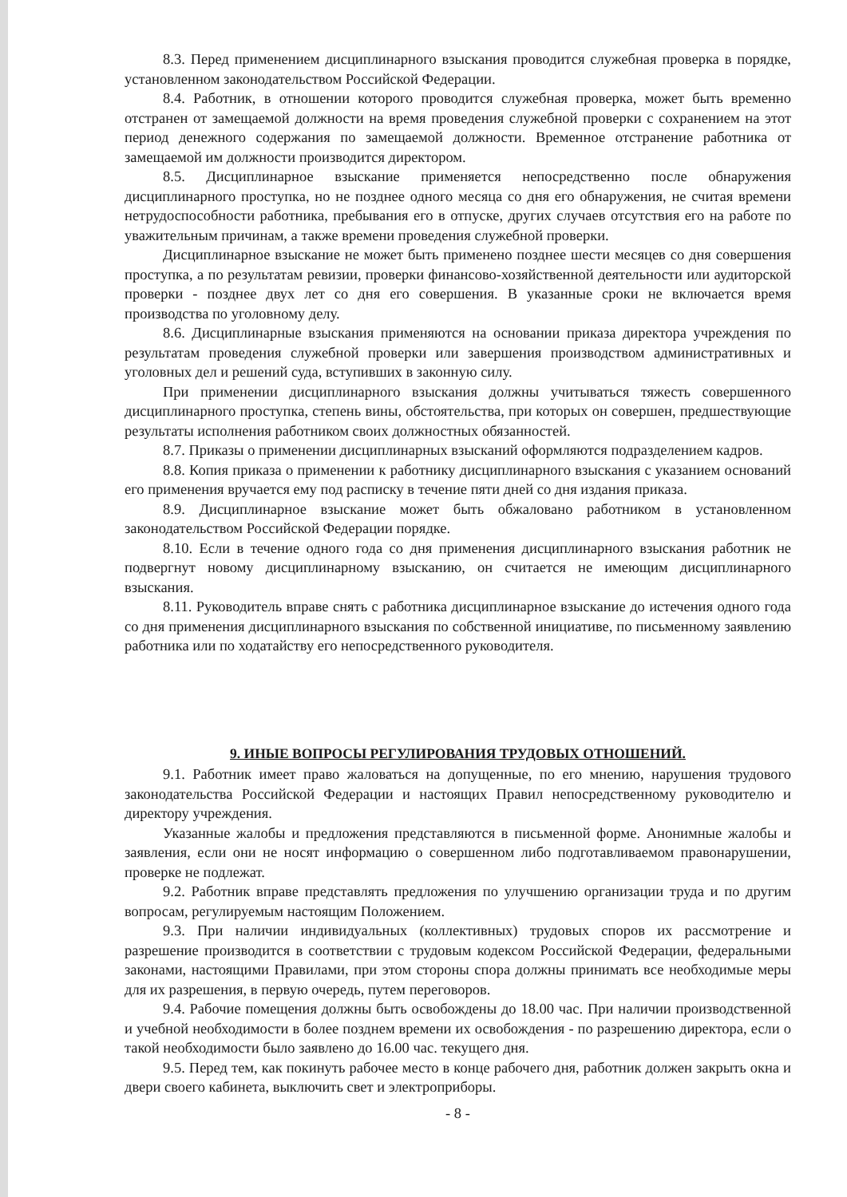8.3. Перед применением дисциплинарного взыскания проводится служебная проверка в порядке, установленном законодательством Российской Федерации.
8.4. Работник, в отношении которого проводится служебная проверка, может быть временно отстранен от замещаемой должности на время проведения служебной проверки с сохранением на этот период денежного содержания по замещаемой должности. Временное отстранение работника от замещаемой им должности производится директором.
8.5. Дисциплинарное взыскание применяется непосредственно после обнаружения дисциплинарного проступка, но не позднее одного месяца со дня его обнаружения, не считая времени нетрудоспособности работника, пребывания его в отпуске, других случаев отсутствия его на работе по уважительным причинам, а также времени проведения служебной проверки.
Дисциплинарное взыскание не может быть применено позднее шести месяцев со дня совершения проступка, а по результатам ревизии, проверки финансово-хозяйственной деятельности или аудиторской проверки - позднее двух лет со дня его совершения. В указанные сроки не включается время производства по уголовному делу.
8.6. Дисциплинарные взыскания применяются на основании приказа директора учреждения по результатам проведения служебной проверки или завершения производством административных и уголовных дел и решений суда, вступивших в законную силу.
При применении дисциплинарного взыскания должны учитываться тяжесть совершенного дисциплинарного проступка, степень вины, обстоятельства, при которых он совершен, предшествующие результаты исполнения работником своих должностных обязанностей.
8.7. Приказы о применении дисциплинарных взысканий оформляются подразделением кадров.
8.8. Копия приказа о применении к работнику дисциплинарного взыскания с указанием оснований его применения вручается ему под расписку в течение пяти дней со дня издания приказа.
8.9. Дисциплинарное взыскание может быть обжаловано работником в установленном законодательством Российской Федерации порядке.
8.10. Если в течение одного года со дня применения дисциплинарного взыскания работник не подвергнут новому дисциплинарному взысканию, он считается не имеющим дисциплинарного взыскания.
8.11. Руководитель вправе снять с работника дисциплинарное взыскание до истечения одного года со дня применения дисциплинарного взыскания по собственной инициативе, по письменному заявлению работника или по ходатайству его непосредственного руководителя.
9. ИНЫЕ ВОПРОСЫ РЕГУЛИРОВАНИЯ ТРУДОВЫХ ОТНОШЕНИЙ.
9.1. Работник имеет право жаловаться на допущенные, по его мнению, нарушения трудового законодательства Российской Федерации и настоящих Правил непосредственному руководителю и директору учреждения.
Указанные жалобы и предложения представляются в письменной форме. Анонимные жалобы и заявления, если они не носят информацию о совершенном либо подготавливаемом правонарушении, проверке не подлежат.
9.2. Работник вправе представлять предложения по улучшению организации труда и по другим вопросам, регулируемым настоящим Положением.
9.3. При наличии индивидуальных (коллективных) трудовых споров их рассмотрение и разрешение производится в соответствии с трудовым кодексом Российской Федерации, федеральными законами, настоящими Правилами, при этом стороны спора должны принимать все необходимые меры для их разрешения, в первую очередь, путем переговоров.
9.4. Рабочие помещения должны быть освобождены до 18.00 час. При наличии производственной и учебной необходимости в более позднем времени их освобождения - по разрешению директора, если о такой необходимости было заявлено до 16.00 час. текущего дня.
9.5. Перед тем, как покинуть рабочее место в конце рабочего дня, работник должен закрыть окна и двери своего кабинета, выключить свет и электроприборы.
- 8 -